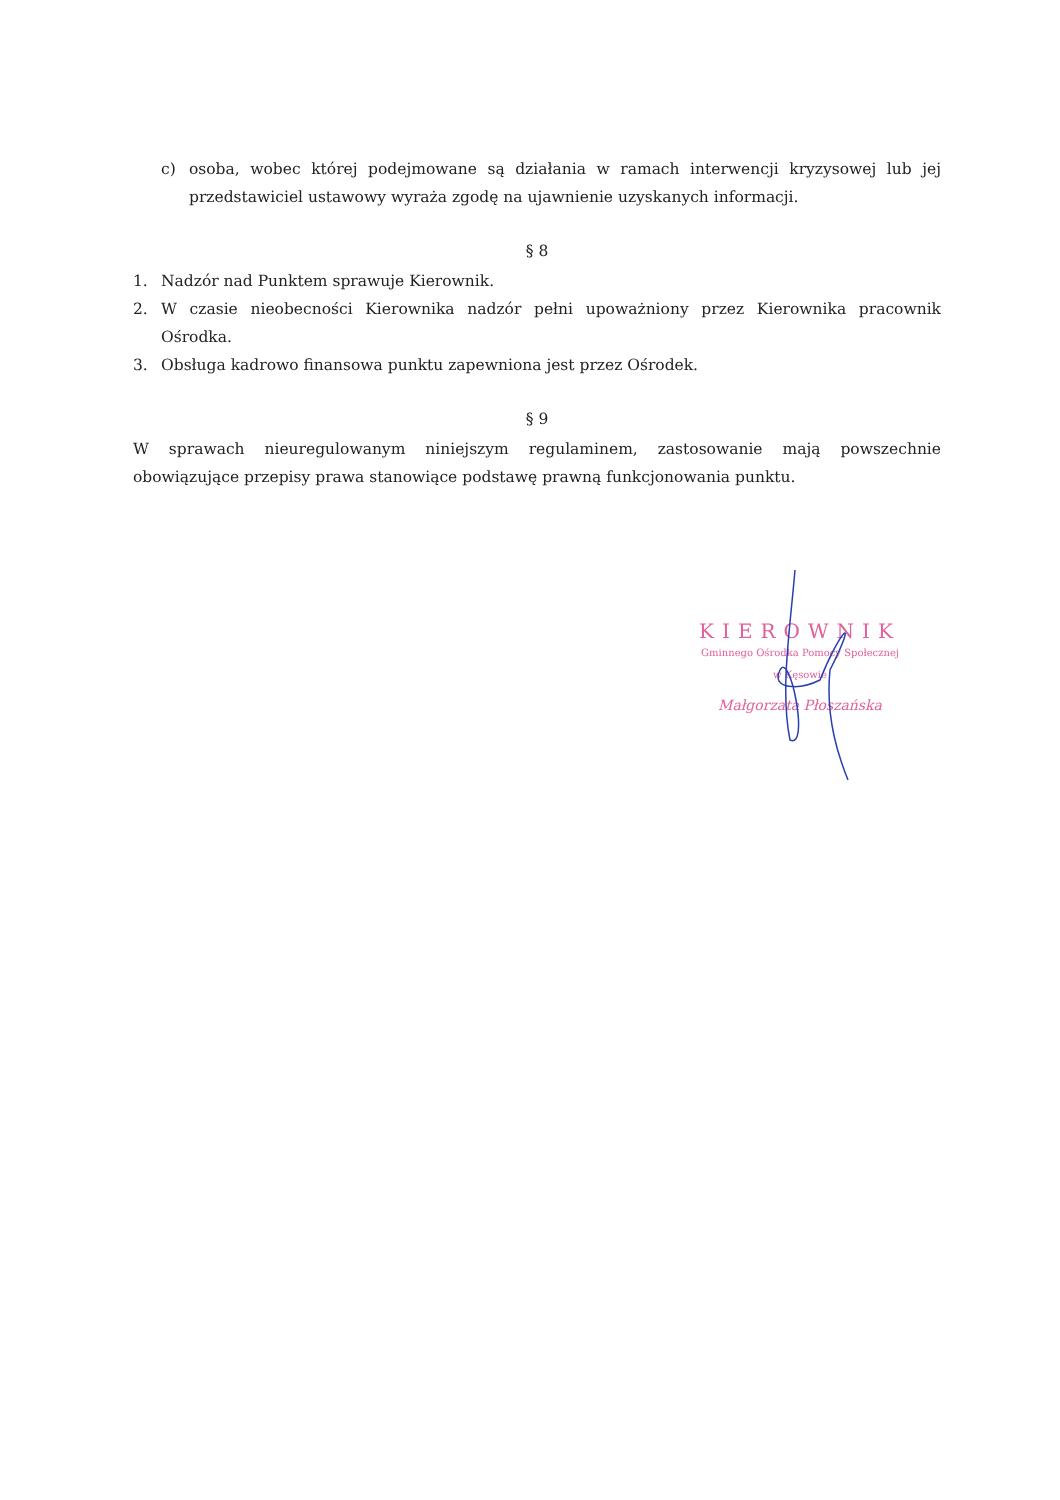c) osoba, wobec której podejmowane są działania w ramach interwencji kryzysowej lub jej przedstawiciel ustawowy wyraża zgodę na ujawnienie uzyskanych informacji.
§ 8
1. Nadzór nad Punktem sprawuje Kierownik.
2. W czasie nieobecności Kierownika nadzór pełni upoważniony przez Kierownika pracownik Ośrodka.
3. Obsługa kadrowo finansowa punktu zapewniona jest przez Ośrodek.
§ 9
W sprawach nieuregulowanym niniejszym regulaminem, zastosowanie mają powszechnie obowiązujące przepisy prawa stanowiące podstawę prawną funkcjonowania punktu.
KIEROWNIK
Gminnego Ośrodka Pomocy Społecznej
w Kęsowie
Małgorzata Płoszańska